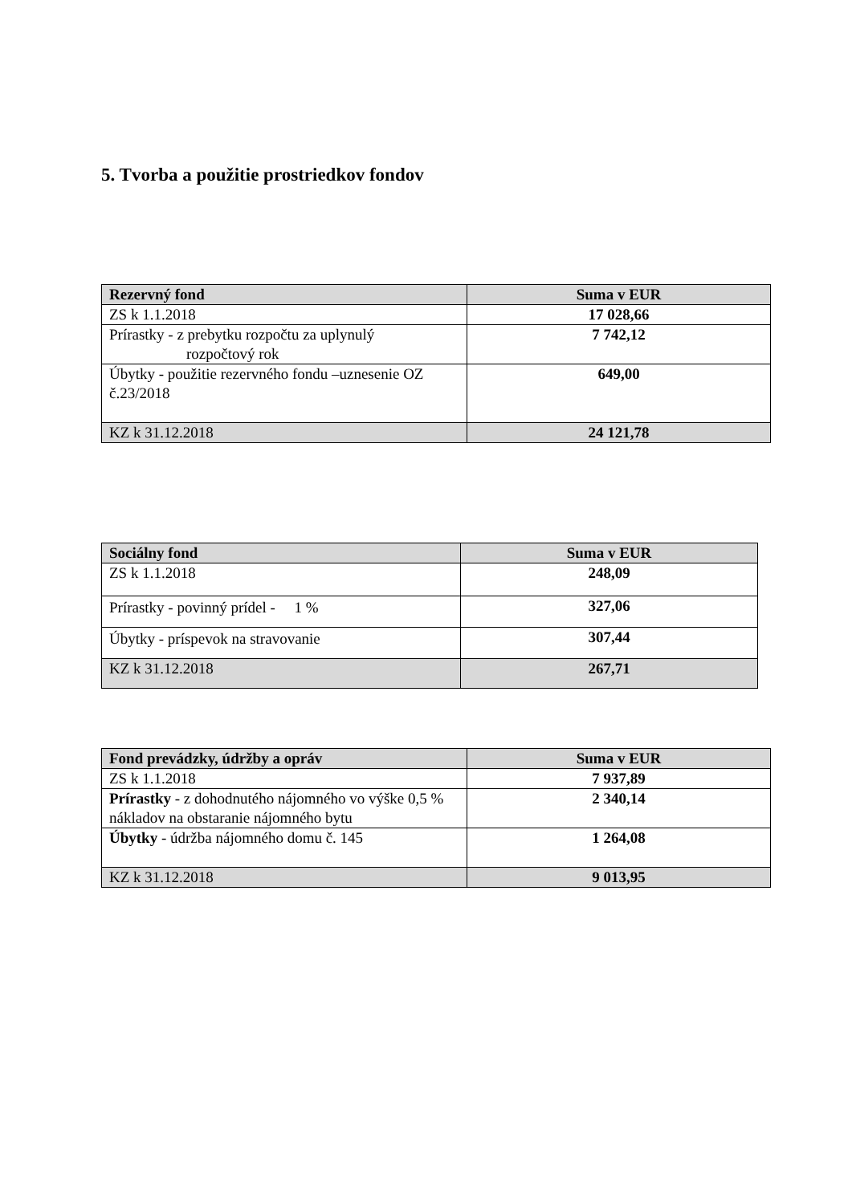5. Tvorba a použitie prostriedkov fondov
| Rezervný fond | Suma v EUR |
| --- | --- |
| ZS k 1.1.2018 | 17 028,66 |
| Prírastky - z prebytku rozpočtu za uplynulý rozpočtový rok | 7 742,12 |
| Úbytky - použitie rezervného fondu –uznesenie OZ č.23/2018 | 649,00 |
| KZ k 31.12.2018 | 24 121,78 |
| Sociálny fond | Suma v EUR |
| --- | --- |
| ZS k 1.1.2018 | 248,09 |
| Prírastky - povinný prídel - 1 % | 327,06 |
| Úbytky - príspevok na stravovanie | 307,44 |
| KZ k 31.12.2018 | 267,71 |
| Fond prevádzky, údržby a opráv | Suma v EUR |
| --- | --- |
| ZS k 1.1.2018 | 7 937,89 |
| Prírastky - z dohodnutého nájomného vo výške 0,5 % nákladov na obstaranie nájomného bytu | 2 340,14 |
| Úbytky - údržba nájomného domu č. 145 | 1 264,08 |
| KZ k 31.12.2018 | 9 013,95 |